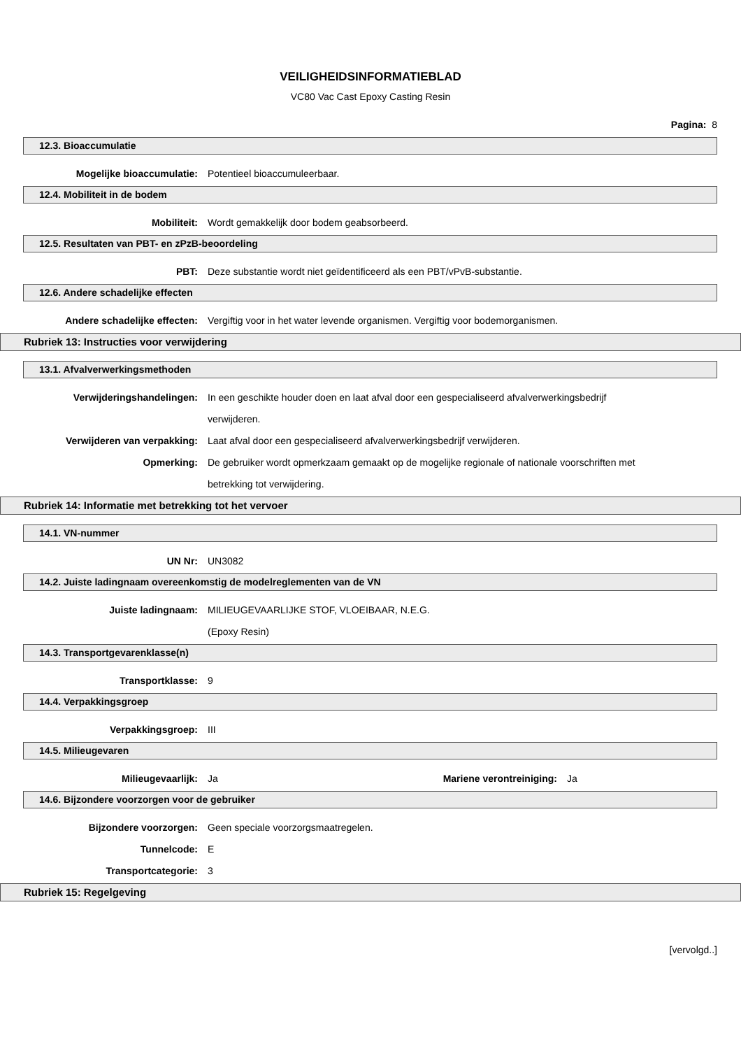VEILIGHEIDSINFORMATIEBLAD
VC80 Vac Cast Epoxy Casting Resin
Pagina: 8
12.3. Bioaccumulatie
Mogelijke bioaccumulatie: Potentieel bioaccumuleerbaar.
12.4. Mobiliteit in de bodem
Mobiliteit: Wordt gemakkelijk door bodem geabsorbeerd.
12.5. Resultaten van PBT- en zPzB-beoordeling
PBT: Deze substantie wordt niet geïdentificeerd als een PBT/vPvB-substantie.
12.6. Andere schadelijke effecten
Andere schadelijke effecten: Vergiftig voor in het water levende organismen. Vergiftig voor bodemorganismen.
Rubriek 13: Instructies voor verwijdering
13.1. Afvalverwerkingsmethoden
Verwijderingshandelingen: In een geschikte houder doen en laat afval door een gespecialiseerd afvalverwerkingsbedrijf verwijderen.
Verwijderen van verpakking: Laat afval door een gespecialiseerd afvalverwerkingsbedrijf verwijderen.
Opmerking: De gebruiker wordt opmerkzaam gemaakt op de mogelijke regionale of nationale voorschriften met betrekking tot verwijdering.
Rubriek 14: Informatie met betrekking tot het vervoer
14.1. VN-nummer
UN Nr: UN3082
14.2. Juiste ladingnaam overeenkomstig de modelreglementen van de VN
Juiste ladingnaam: MILIEUGEVAARLIJKE STOF, VLOEIBAAR, N.E.G.
(Epoxy Resin)
14.3. Transportgevarenklasse(n)
Transportklasse: 9
14.4. Verpakkingsgroep
Verpakkingsgroep: III
14.5. Milieugevaren
Milieugevaarlijk: Ja Mariene verontreiniging: Ja
14.6. Bijzondere voorzorgen voor de gebruiker
Bijzondere voorzorgen: Geen speciale voorzorgsmaatregelen.
Tunnelcode: E
Transportcategorie: 3
Rubriek 15: Regelgeving
[vervolgd..]